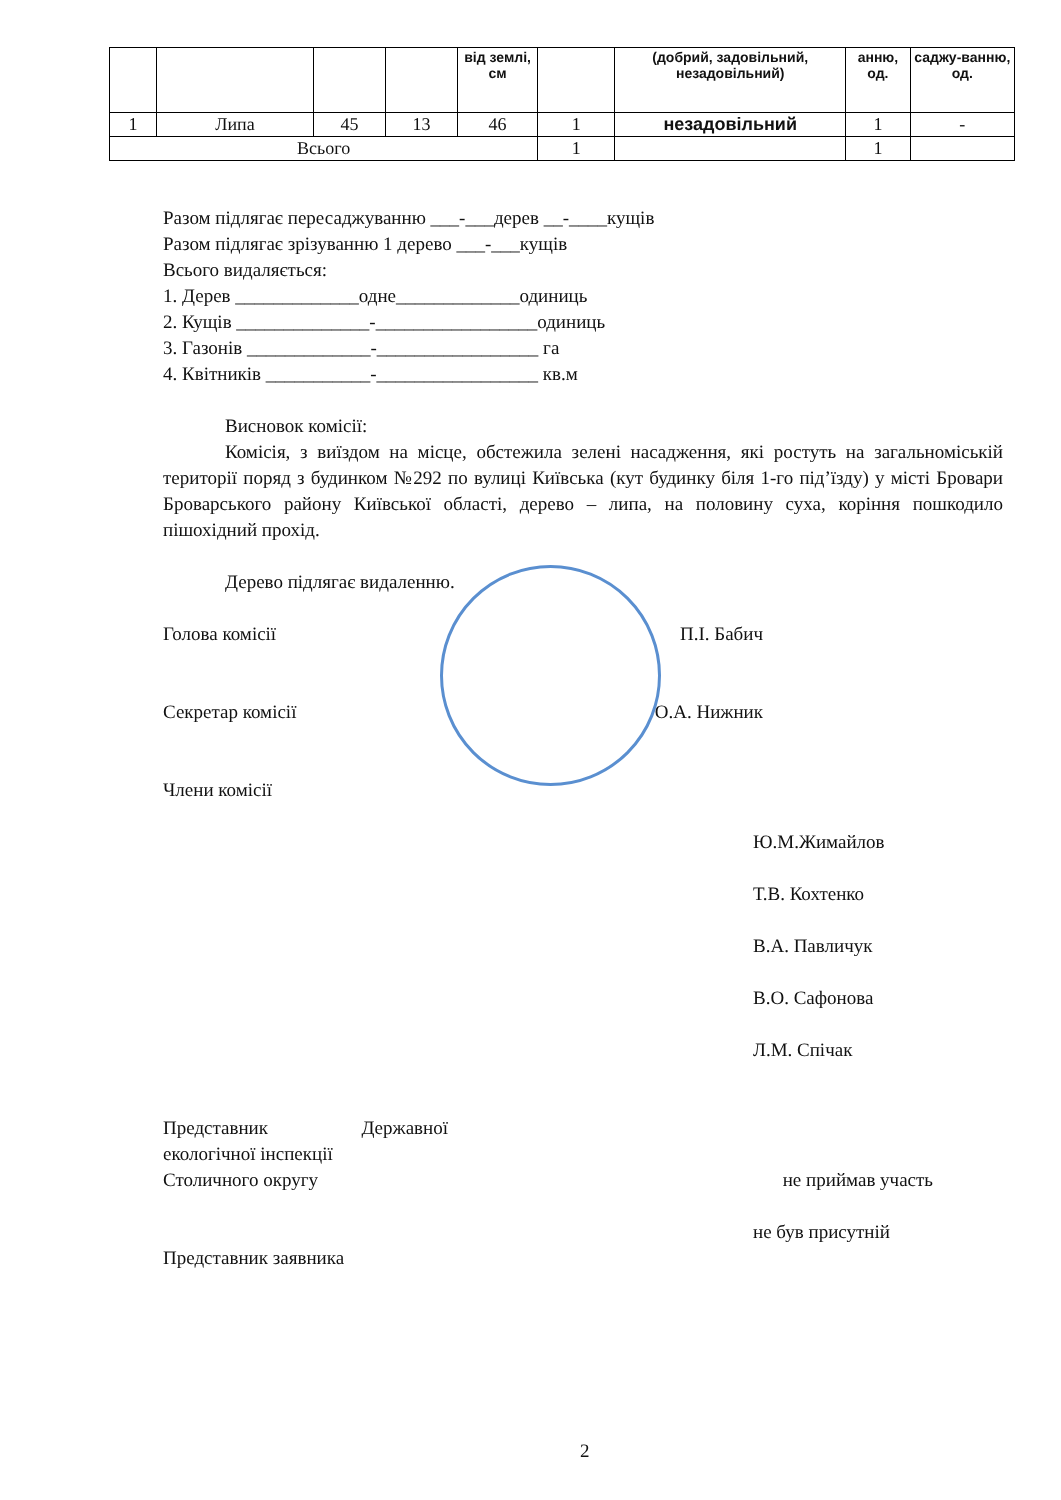| | | | | від землі, см | | (добрий, задовільний, незадовільний) | анню, од. | саджу-ванню, од. |
| --- | --- | --- | --- | --- | --- | --- | --- | --- |
| 1 | Липа | 45 | 13 | 46 | 1 | незадовільний | 1 | - |
| Всього | | | | | 1 | | 1 | |
Разом підлягає пересаджуванню ___-___дерев __-____кущів
Разом підлягає зрізуванню 1 дерево ___-___кущів
Всього видаляється:
1. Дерев _____________одне_____________одиниць
2. Кущів ______________-_________________одиниць
3. Газонів _____________-_________________ га
4. Квітників ___________-_________________ кв.м
Висновок комісії:
Комісія, з виїздом на місце, обстежила зелені насадження, які ростуть на загальноміській території поряд з будинком №292 по вулиці Київська (кут будинку біля 1-го під’їзду) у місті Бровари Броварського району Київської області, дерево – липа, на половину суха, коріння пошкодило пішохідний прохід.
Дерево підлягає видаленню.
Голова комісії П.І. Бабич
Секретар комісії О.А. Нижник
Члени комісії
Ю.М.Жимайлов
Т.В. Кохтенко
В.А. Павличук
В.О. Сафонова
Л.М. Спічак
Представник Державної екологічної інспекції
Столичного округу не приймав участь
не був присутній
Представник заявника
2